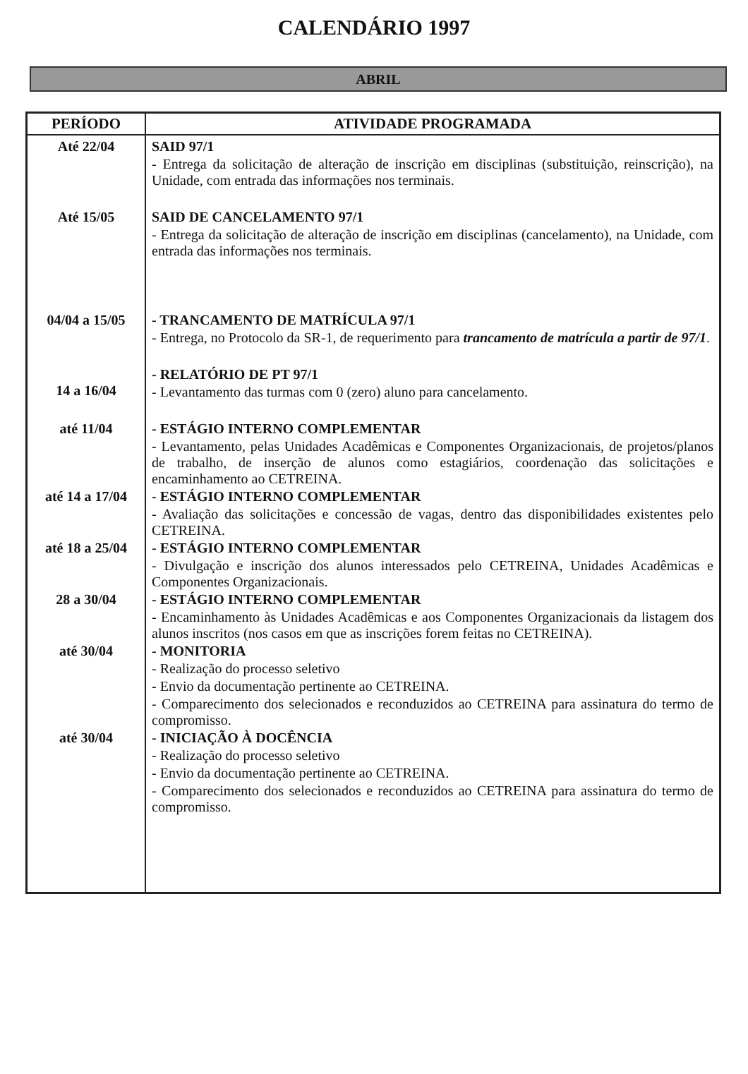CALENDÁRIO 1997
ABRIL
| PERÍODO | ATIVIDADE PROGRAMADA |
| --- | --- |
| Até 22/04 | SAID 97/1 - Entrega da solicitação de alteração de inscrição em disciplinas (substituição, reinscrição), na Unidade, com entrada das informações nos terminais. |
| Até 15/05 | SAID DE CANCELAMENTO 97/1 - Entrega da solicitação de alteração de inscrição em disciplinas (cancelamento), na Unidade, com entrada das informações nos terminais. |
| 04/04 a 15/05 | - TRANCAMENTO DE MATRÍCULA 97/1 - Entrega, no Protocolo da SR-1, de requerimento para trancamento de matrícula a partir de 97/1 . |
| 14 a 16/04 | - RELATÓRIO DE PT 97/1 - Levantamento das turmas com 0 (zero) aluno para cancelamento. |
| até 11/04 | - ESTÁGIO INTERNO COMPLEMENTAR - Levantamento, pelas Unidades Acadêmicas e Componentes Organizacionais, de projetos/planos de trabalho, de inserção de alunos como estagiários, coordenação das solicitações e encaminhamento ao CETREINA. |
| até 14 a 17/04 | - ESTÁGIO INTERNO COMPLEMENTAR - Avaliação das solicitações e concessão de vagas, dentro das disponibilidades existentes pelo CETREINA. |
| até 18 a 25/04 | - ESTÁGIO INTERNO COMPLEMENTAR - Divulgação e inscrição dos alunos interessados pelo CETREINA, Unidades Acadêmicas e Componentes Organizacionais. |
| 28 a 30/04 | - ESTÁGIO INTERNO COMPLEMENTAR - Encaminhamento às Unidades Acadêmicas e aos Componentes Organizacionais da listagem dos alunos inscritos (nos casos em que as inscrições forem feitas no CETREINA). |
| até 30/04 | - MONITORIA - Realização do processo seletivo - Envio da documentação pertinente ao CETREINA. - Comparecimento dos selecionados e reconduzidos ao CETREINA para assinatura do termo de compromisso. |
| até 30/04 | - INICIAÇÃO À DOCÊNCIA - Realização do processo seletivo - Envio da documentação pertinente ao CETREINA. - Comparecimento dos selecionados e reconduzidos ao CETREINA para assinatura do termo de compromisso. |